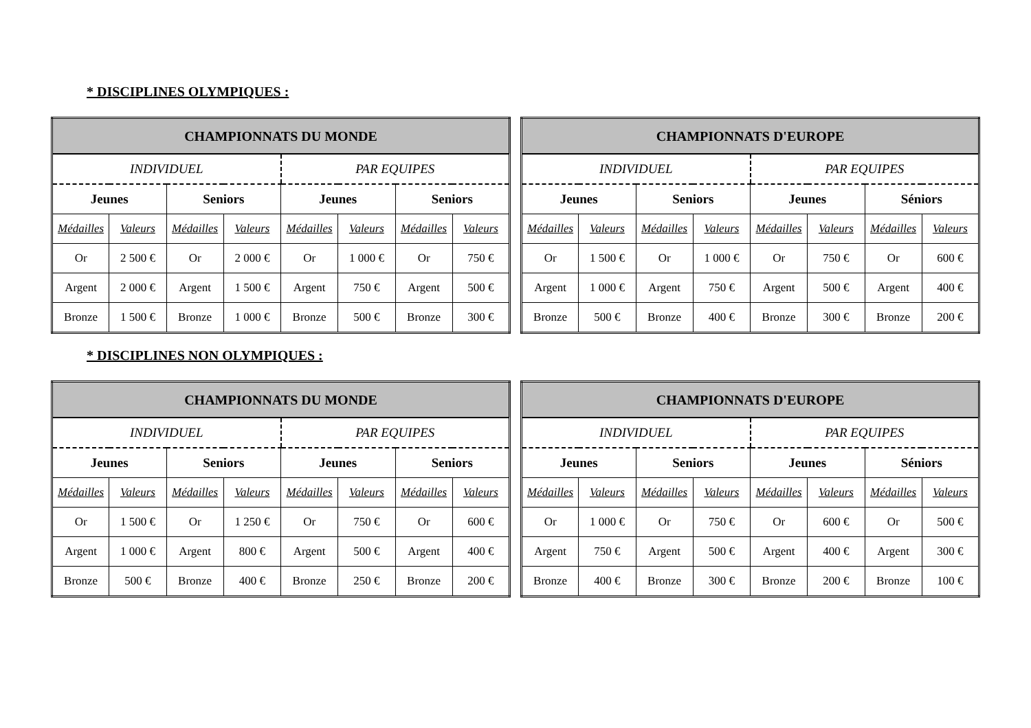* DISCIPLINES OLYMPIQUES :
| CHAMPIONNATS DU MONDE | | | | | | | |
| INDIVIDUEL | | | | PAR EQUIPES | | | |
| Jeunes | | Seniors | | Jeunes | | Seniors | |
| Médailles | Valeurs | Médailles | Valeurs | Médailles | Valeurs | Médailles | Valeurs |
| Or | 2 500 € | Or | 2 000 € | Or | 1 000 € | Or | 750 € |
| Argent | 2 000 € | Argent | 1 500 € | Argent | 750 € | Argent | 500 € |
| Bronze | 1 500 € | Bronze | 1 000 € | Bronze | 500 € | Bronze | 300 € |
| CHAMPIONNATS D'EUROPE | | | | | | | |
| INDIVIDUEL | | | | PAR EQUIPES | | | |
| Jeunes | | Seniors | | Jeunes | | Séniors | |
| Médailles | Valeurs | Médailles | Valeurs | Médailles | Valeurs | Médailles | Valeurs |
| Or | 1 500 € | Or | 1 000 € | Or | 750 € | Or | 600 € |
| Argent | 1 000 € | Argent | 750 € | Argent | 500 € | Argent | 400 € |
| Bronze | 500 € | Bronze | 400 € | Bronze | 300 € | Bronze | 200 € |
* DISCIPLINES NON OLYMPIQUES :
| CHAMPIONNATS DU MONDE | | | | | | | |
| INDIVIDUEL | | | | PAR EQUIPES | | | |
| Jeunes | | Seniors | | Jeunes | | Seniors | |
| Médailles | Valeurs | Médailles | Valeurs | Médailles | Valeurs | Médailles | Valeurs |
| Or | 1 500 € | Or | 1 250 € | Or | 750 € | Or | 600 € |
| Argent | 1 000 € | Argent | 800 € | Argent | 500 € | Argent | 400 € |
| Bronze | 500 € | Bronze | 400 € | Bronze | 250 € | Bronze | 200 € |
| CHAMPIONNATS D'EUROPE | | | | | | | |
| INDIVIDUEL | | | | PAR EQUIPES | | | |
| Jeunes | | Seniors | | Jeunes | | Séniors | |
| Médailles | Valeurs | Médailles | Valeurs | Médailles | Valeurs | Médailles | Valeurs |
| Or | 1 000 € | Or | 750 € | Or | 600 € | Or | 500 € |
| Argent | 750 € | Argent | 500 € | Argent | 400 € | Argent | 300 € |
| Bronze | 400 € | Bronze | 300 € | Bronze | 200 € | Bronze | 100 € |